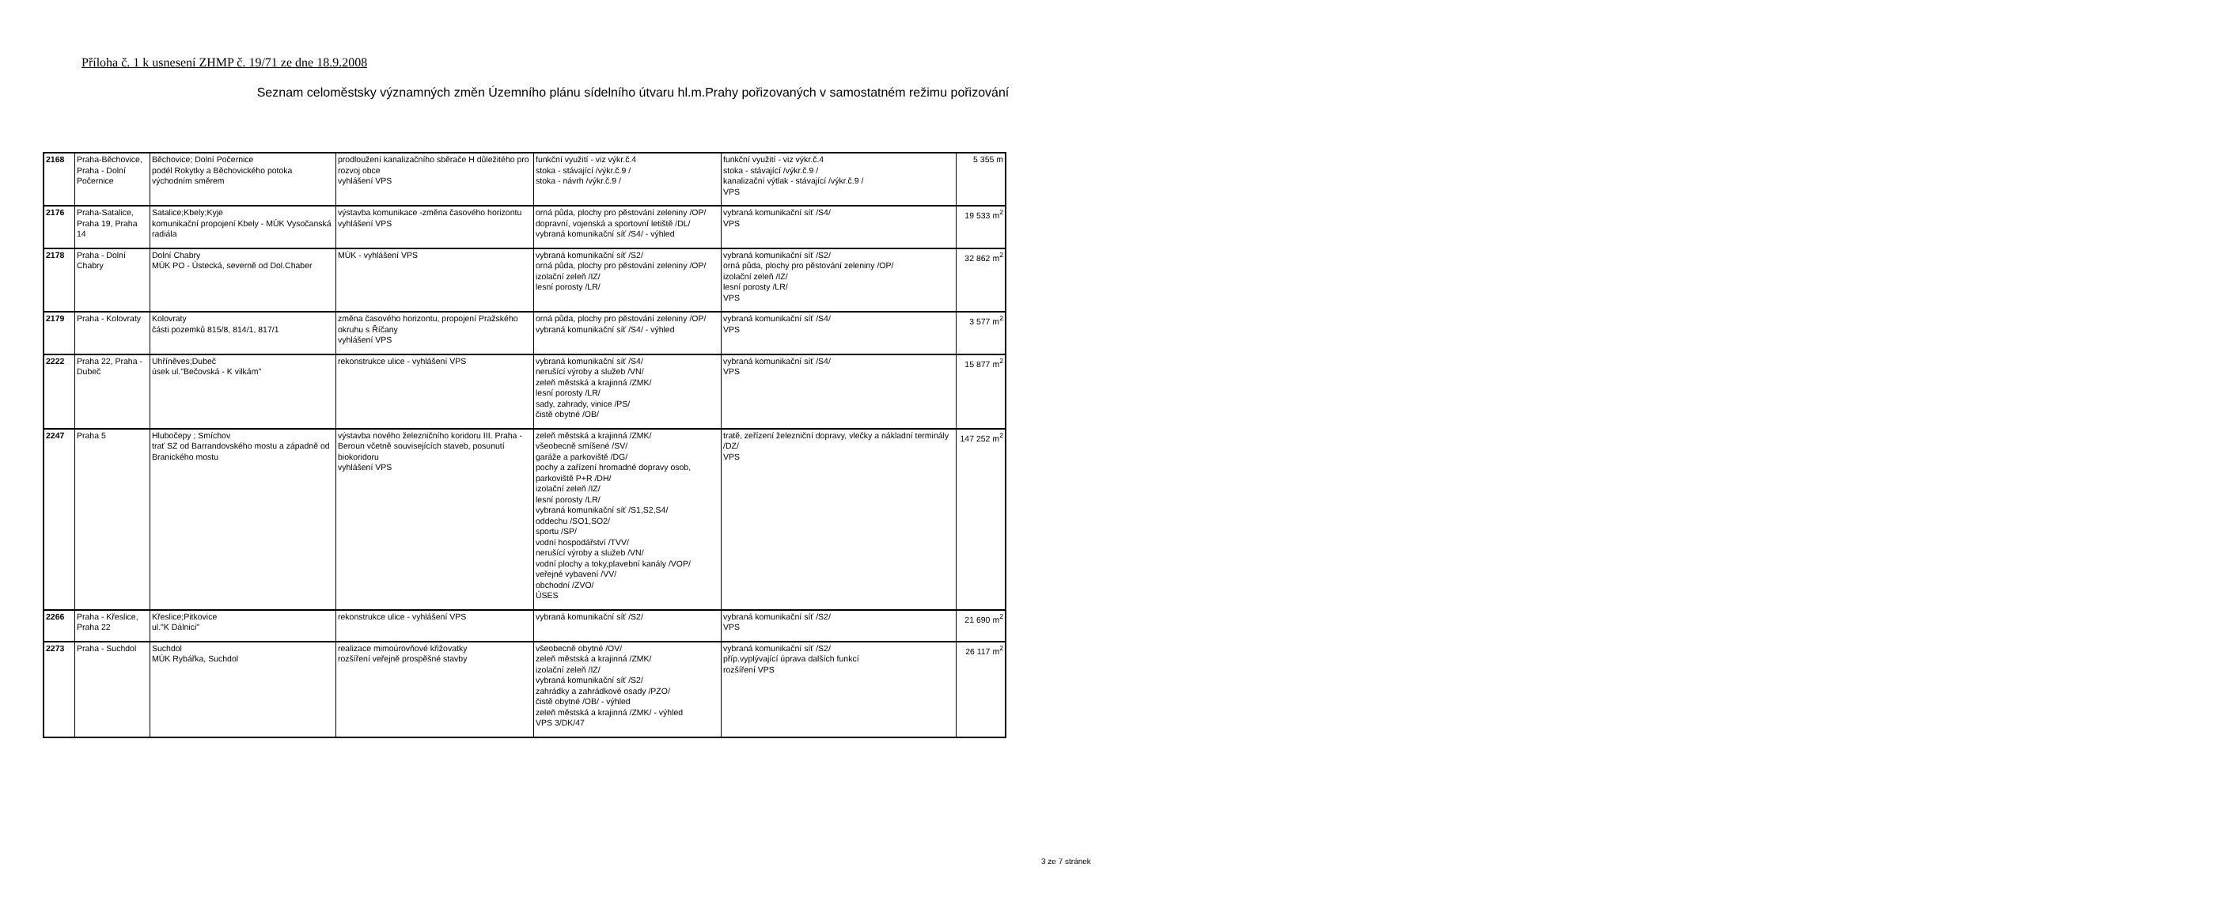Příloha č. 1 k usnesení ZHMP č. 19/71 ze dne 18.9.2008
Seznam celoměstsky významných změn Územního plánu sídelního útvaru hl.m.Prahy pořizovaných v samostatném režimu pořizování
| 2168 | Praha-Běchovice, Praha - Dolní Počernice | Běchovice; Dolní Počernice podél Rokytky a Běchovického potoka východním směrem | prodloužení kanalizačního sběrače H důležitého pro rozvoj obce vyhlášení VPS | funkční využití - viz výkr.č.4 stoka - stávající /výkr.č.9 / stoka - návrh /výkr.č.9 / | funkční využití - viz výkr.č.4 stoka - stávající /výkr.č.9 / kanalizační výtlak - stávající /výkr.č.9 / VPS | 5 355 m |
| 2176 | Praha-Satalice, Praha 19, Praha 14 | Satalice;Kbely;Kyje komunikační propojení Kbely - MÚK Vysočanská radiála | výstavba komunikace -změna časového horizontu vyhlášení VPS | orná půda, plochy pro pěstování zeleniny /OP/ dopravní, vojenská a sportovní letiště /DL/ vybraná komunikační síť /S4/ - výhled | vybraná komunikační síť /S4/ VPS | 19 533 m<sup>2</sup> |
| 2178 | Praha - Dolní Chabry | Dolní Chabry MÚK PO - Ústecká, severně od Dol.Chaber | MÚK - vyhlášení VPS | vybraná komunikační síť /S2/ orná půda, plochy pro pěstování zeleniny /OP/ izolační zeleň /IZ/ lesní porosty /LR/ | vybraná komunikační síť /S2/ orná půda, plochy pro pěstování zeleniny /OP/ izolační zeleň /IZ/ lesní porosty /LR/ VPS | 32 862 m<sup>2</sup> |
| 2179 | Praha - Kolovraty | Kolovraty části pozemků 815/8, 814/1, 817/1 | změna časového horizontu, propojení Pražského okruhu s Říčany vyhlášení VPS | orná půda, plochy pro pěstování zeleniny /OP/ vybraná komunikační síť /S4/ - výhled | vybraná komunikační síť /S4/ VPS | 3 577 m<sup>2</sup> |
| 2222 | Praha 22, Praha - Dubeč | Uhříněves;Dubeč úsek ul."Bečovská - K vilkám" | rekonstrukce ulice - vyhlášení VPS | vybraná komunikační síť /S4/ nerušící výroby a služeb /VN/ zeleň městská a krajinná /ZMK/ lesní porosty /LR/ sady, zahrady, vinice /PS/ čistě obytné /OB/ | vybraná komunikační síť /S4/ VPS | 15 877 m<sup>2</sup> |
| 2247 | Praha 5 | Hlubočepy ; Smíchov trať SZ od Barrandovského mostu a západně od Branického mostu | výstavba nového železničního koridoru III. Praha - Beroun včetně souvisejících staveb, posunutí biokoridoru vyhlášení VPS | zeleň městská a krajinná /ZMK/ všeobecně smíšené /SV/ garáže a parkoviště /DG/ pochy a zařízení hromadné dopravy osob, parkoviště P+R /DH/ izolační zeleň /IZ/ lesní porosty /LR/ vybraná komunikační síť /S1,S2,S4/ oddechu /SO1,SO2/ sportu /SP/ vodní hospodářství /TVV/ nerušící výroby a služeb /VN/ vodní plochy a toky,plavební kanály /VOP/ veřejné vybavení /VV/ obchodní /ZVO/ ÚSES | tratě, zeřízení železniční dopravy, vlečky a nákladní terminály /DZ/ VPS | 147 252 m<sup>2</sup> |
| 2266 | Praha - Křeslice, Praha 22 | Křeslice;Pitkovice ul."K Dálnici" | rekonstrukce ulice - vyhlášení VPS | vybraná komunikační síť /S2/ | vybraná komunikační síť /S2/ VPS | 21 690 m<sup>2</sup> |
| 2273 | Praha - Suchdol | Suchdol MÚK Rybářka, Suchdol | realizace mimoúrovňové křižovatky rozšíření veřejně prospěšné stavby | všeobecně obytné /OV/ zeleň městská a krajinná /ZMK/ izolační zeleň /IZ/ vybraná komunikační síť /S2/ zahrádky a zahrádkové osady /PZO/ čistě obytné /OB/ - výhled zeleň městská a krajinná /ZMK/ - výhled VPS 3/DK/47 | vybraná komunikační síť /S2/ příp.vyplývající úprava dalších funkcí rozšíření VPS | 26 117 m<sup>2</sup> |
3 ze 7 stránek